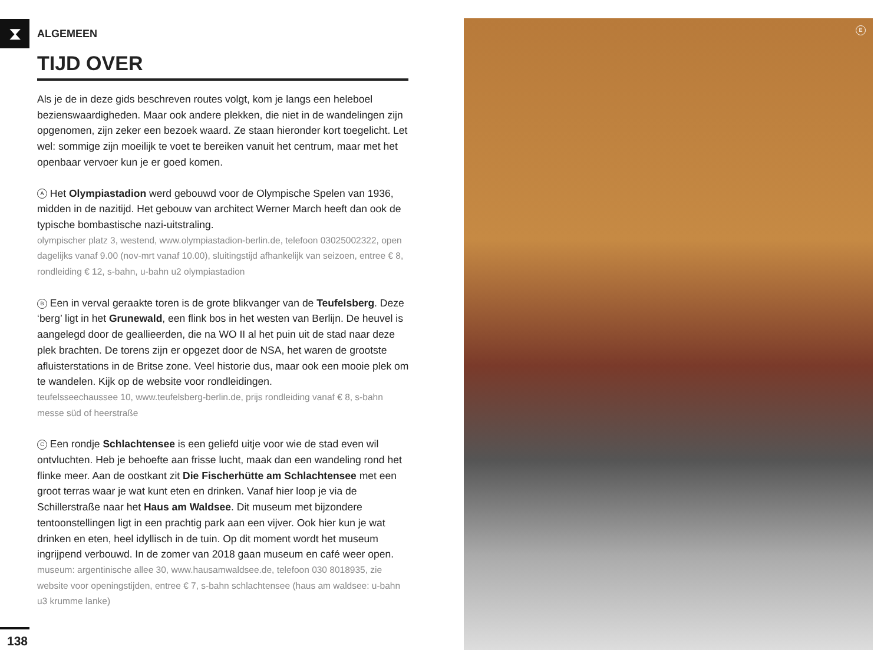⧗
ALGEMEEN
TIJD OVER
Als je de in deze gids beschreven routes volgt, kom je langs een heleboel bezienswaardigheden. Maar ook andere plekken, die niet in de wandelingen zijn opgenomen, zijn zeker een bezoek waard. Ze staan hieronder kort toegelicht. Let wel: sommige zijn moeilijk te voet te bereiken vanuit het centrum, maar met het openbaar vervoer kun je er goed komen.
A Het Olympiastadion werd gebouwd voor de Olympische Spelen van 1936, midden in de nazitijd. Het gebouw van architect Werner March heeft dan ook de typische bombastische nazi-uitstraling.
olympischer platz 3, westend, www.olympiastadion-berlin.de, telefoon 03025002322, open dagelijks vanaf 9.00 (nov-mrt vanaf 10.00), sluitingstijd afhankelijk van seizoen, entree € 8, rondleiding € 12, s-bahn, u-bahn u2 olympiastadion
B Een in verval geraakte toren is de grote blikvanger van de Teufelsberg. Deze ‘berg’ ligt in het Grunewald, een flink bos in het westen van Berlijn. De heuvel is aangelegd door de geallieerden, die na WO II al het puin uit de stad naar deze plek brachten. De torens zijn er opgezet door de NSA, het waren de grootste afluisterstations in de Britse zone. Veel historie dus, maar ook een mooie plek om te wandelen. Kijk op de website voor rondleidingen.
teufelsseechaussee 10, www.teufelsberg-berlin.de, prijs rondleiding vanaf € 8, s-bahn messe süd of heerstraße
C Een rondje Schlachtensee is een geliefd uitje voor wie de stad even wil ontvluchten. Heb je behoefte aan frisse lucht, maak dan een wandeling rond het flinke meer. Aan de oostkant zit Die Fischerhütte am Schlachtensee met een groot terras waar je wat kunt eten en drinken. Vanaf hier loop je via de Schillerstraße naar het Haus am Waldsee. Dit museum met bijzondere tentoonstellingen ligt in een prachtig park aan een vijver. Ook hier kun je wat drinken en eten, heel idyllisch in de tuin. Op dit moment wordt het museum ingrijpend verbouwd. In de zomer van 2018 gaan museum en café weer open.
museum: argentinische allee 30, www.hausamwaldsee.de, telefoon 030 8018935, zie website voor openingstijden, entree € 7, s-bahn schlachtensee (haus am waldsee: u-bahn u3 krumme lanke)
138
E